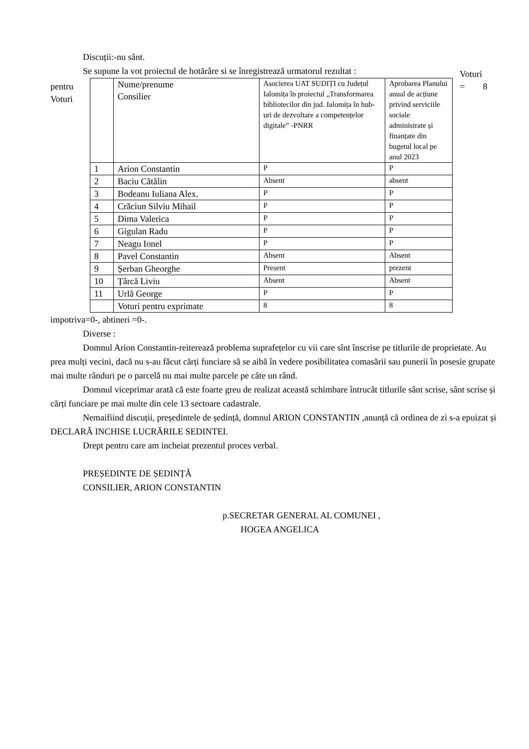Discuții:-nu sânt.
Se supune la vot proiectul de hotărâre si se înregistrează urmatorul rezultat :
pentru
Voturi
| | Nume/prenume Consilier | Asocierea UAT SUDIȚI cu Județul Ialomița în proiectul „Transformarea bibliotecilor din jud. Ialomița în hub-uri de dezvoltare a competențelor digitale” -PNRR | Aprobarea Planului anual de acțiune privind serviciile sociale administrate și finanțate din bugetul local pe anul 2023 |
| 1 | Arion Constantin | P | P |
| 2 | Baciu Cătălin | Absent | absent |
| 3 | Bodeanu Iuliana Alex. | P | P |
| 4 | Crăciun Silviu Mihail | P | P |
| 5 | Dima Valerica | P | P |
| 6 | Gigulan Radu | P | P |
| 7 | Neagu Ionel | P | P |
| 8 | Pavel Constantin | Absent | Absent |
| 9 | Șerban Gheorghe | Present | prezent |
| 10 | Țârcă Liviu | Absent | Absent |
| 11 | Urlă George | P | P |
| | Voturi pentru exprimate | 8 | 8 |
Voturi
= 8
impotriva=0-, abtineri =0-.
Diverse :
Domnul Arion Constantin-reiterează problema suprafețelor cu vii care sînt înscrise pe titlurile de proprietate. Au prea mulți vecini, dacă nu s-au făcut cărți funciare să se aibă în vedere posibilitatea comasării sau punerii în posesie grupate mai multe rânduri pe o parcelă nu mai multe parcele pe câte un rând.
Domnul viceprimar arată că este foarte greu de realizat această schimbare întrucât titlurile sânt scrise, sânt scrise și cărți funciare pe mai multe din cele 13 sectoare cadastrale.
Nemaifiind discuții, președintele de ședință, domnul ARION CONSTANTIN ,anunță că ordinea de zi s-a epuizat și DECLARĂ INCHISE LUCRĂRILE SEDINTEI.
Drept pentru care am incheiat prezentul proces verbal.
PREȘEDINTE DE ȘEDINȚĂ
CONSILIER, ARION CONSTANTIN
p.SECRETAR GENERAL AL COMUNEI ,
HOGEA ANGELICA